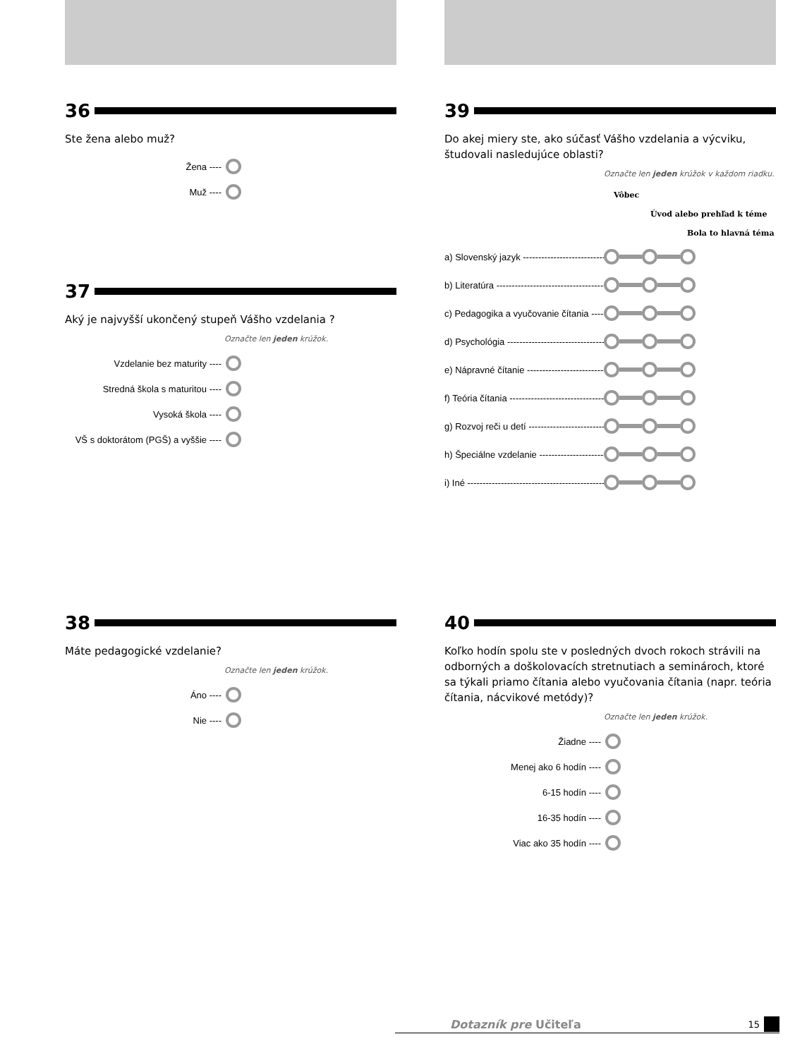36
Ste žena alebo muž?
Žena ----
Muž ----
37
Aký je najvyšší ukončený stupeň Vášho vzdelania ?
Označte len jeden krúžok.
Vzdelanie bez maturity ----
Stredná škola s maturitou ----
Vysoká škola ----
VŠ s doktorátom (PGŠ) a vyššie ----
38
Máte pedagogické vzdelanie?
Označte len jeden krúžok.
Áno ----
Nie ----
39
Do akej miery ste, ako súčasť Vášho vzdelania a výcviku, študovali nasledujúce oblasti?
Označte len jeden krúžok v každom riadku.
Vôbec
Úvod alebo prehľad k téme
Bola to hlavná téma
a) Slovenský jazyk ------------------------------
b) Literatúra ------------------------------------
c) Pedagogika a vyučovanie čítania -------
d) Psychológia ---------------------------------
e) Nápravné čítanie -----------------------------
f) Teória čítania -------------------------------
g) Rozvoj reči u detí ---------------------------
h) Špeciálne vzdelanie -------------------------
i) Iné ---------------------------------------------
40
Koľko hodín spolu ste v posledných dvoch rokoch strávili na odborných a doškolovacích stretnutiach a seminároch, ktoré sa týkali priamo čítania alebo vyučovania čítania (napr. teória čítania, nácvikové metódy)?
Označte len jeden krúžok.
Žiadne ----
Menej ako 6 hodín ----
6-15 hodín ----
16-35 hodín ----
Viac ako 35 hodín ----
Dotazník pre Učiteľa 15